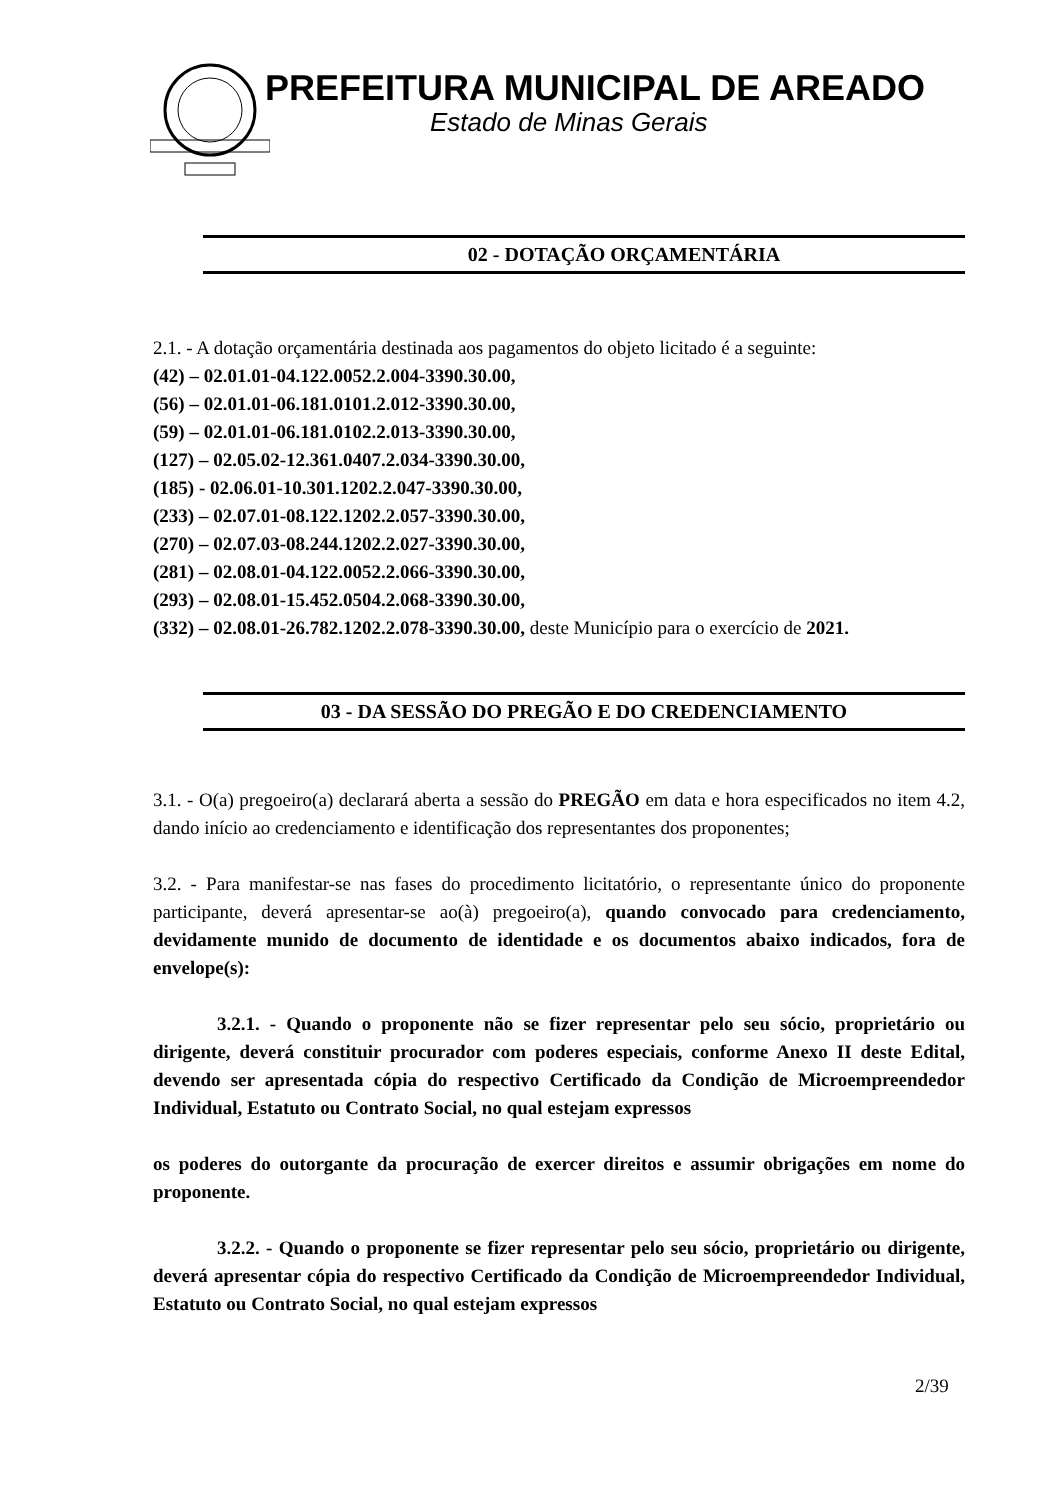PREFEITURA MUNICIPAL DE AREADO
Estado de Minas Gerais
02 - DOTAÇÃO ORÇAMENTÁRIA
2.1. - A dotação orçamentária destinada aos pagamentos do objeto licitado é a seguinte:
(42) – 02.01.01-04.122.0052.2.004-3390.30.00,
(56) – 02.01.01-06.181.0101.2.012-3390.30.00,
(59) – 02.01.01-06.181.0102.2.013-3390.30.00,
(127) – 02.05.02-12.361.0407.2.034-3390.30.00,
(185) - 02.06.01-10.301.1202.2.047-3390.30.00,
(233) – 02.07.01-08.122.1202.2.057-3390.30.00,
(270) – 02.07.03-08.244.1202.2.027-3390.30.00,
(281) – 02.08.01-04.122.0052.2.066-3390.30.00,
(293) – 02.08.01-15.452.0504.2.068-3390.30.00,
(332) – 02.08.01-26.782.1202.2.078-3390.30.00, deste Município para o exercício de 2021.
03 - DA SESSÃO DO PREGÃO E DO CREDENCIAMENTO
3.1. - O(a) pregoeiro(a) declarará aberta a sessão do PREGÃO em data e hora especificados no item 4.2, dando início ao credenciamento e identificação dos representantes dos proponentes;
3.2. - Para manifestar-se nas fases do procedimento licitatório, o representante único do proponente participante, deverá apresentar-se ao(à) pregoeiro(a), quando convocado para credenciamento, devidamente munido de documento de identidade e os documentos abaixo indicados, fora de envelope(s):
3.2.1. - Quando o proponente não se fizer representar pelo seu sócio, proprietário ou dirigente, deverá constituir procurador com poderes especiais, conforme Anexo II deste Edital, devendo ser apresentada cópia do respectivo Certificado da Condição de Microempreendedor Individual, Estatuto ou Contrato Social, no qual estejam expressos
os poderes do outorgante da procuração de exercer direitos e assumir obrigações em nome do proponente.
3.2.2. - Quando o proponente se fizer representar pelo seu sócio, proprietário ou dirigente, deverá apresentar cópia do respectivo Certificado da Condição de Microempreendedor Individual, Estatuto ou Contrato Social, no qual estejam expressos
2/39